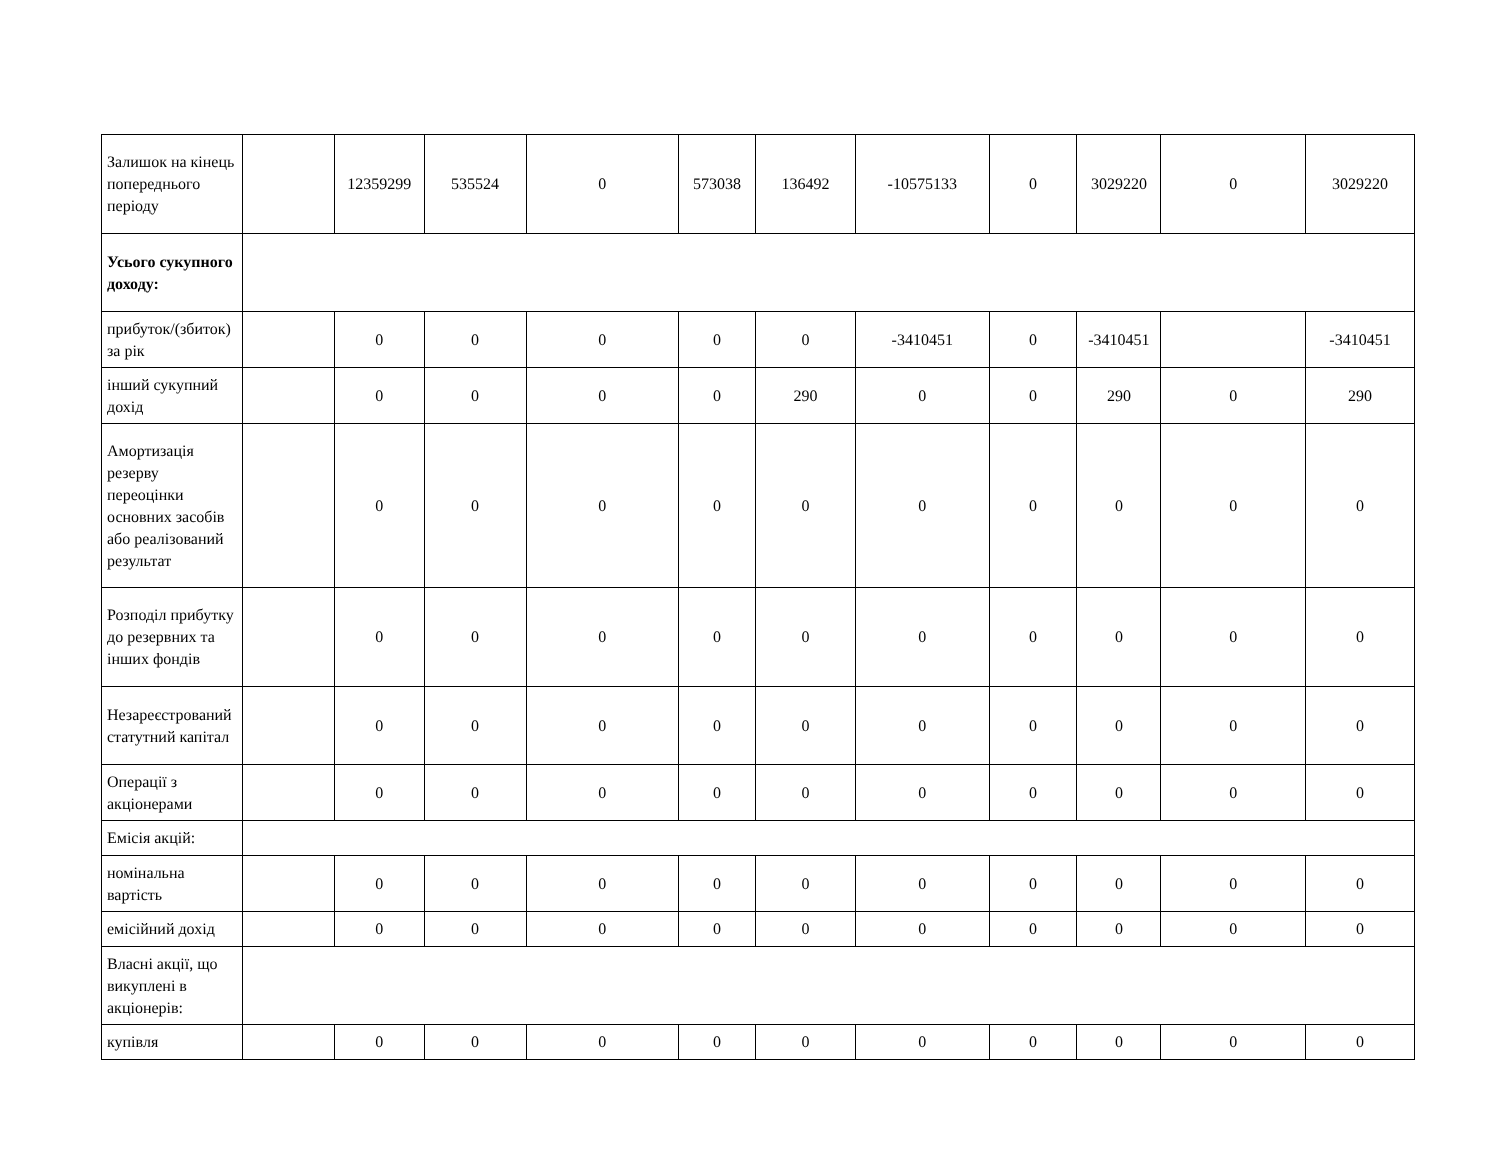| Залишок на кінець попереднього періоду | | 12359299 | 535524 | 0 | 573038 | 136492 | -10575133 | 0 | 3029220 | 0 | 3029220 |
| Усього сукупного доходу: | | | | | | | | | | | |
| прибуток/(збиток) за рік | | 0 | 0 | 0 | 0 | 0 | -3410451 | 0 | -3410451 | | -3410451 |
| інший сукупний дохід | | 0 | 0 | 0 | 0 | 290 | 0 | 0 | 290 | 0 | 290 |
| Амортизація резерву переоцінки основних засобів або реалізований результат | | 0 | 0 | 0 | 0 | 0 | 0 | 0 | 0 | 0 | 0 |
| Розподіл прибутку до резервних та інших фондів | | 0 | 0 | 0 | 0 | 0 | 0 | 0 | 0 | 0 | 0 |
| Незареєстрований статутний капітал | | 0 | 0 | 0 | 0 | 0 | 0 | 0 | 0 | 0 | 0 |
| Операції з акціонерами | | 0 | 0 | 0 | 0 | 0 | 0 | 0 | 0 | 0 | 0 |
| Емісія акцій: | | | | | | | | | | | |
| номінальна вартість | | 0 | 0 | 0 | 0 | 0 | 0 | 0 | 0 | 0 | 0 |
| емісійний дохід | | 0 | 0 | 0 | 0 | 0 | 0 | 0 | 0 | 0 | 0 |
| Власні акції, що викуплені в акціонерів: | | | | | | | | | | | |
| купівля | | 0 | 0 | 0 | 0 | 0 | 0 | 0 | 0 | 0 | 0 |